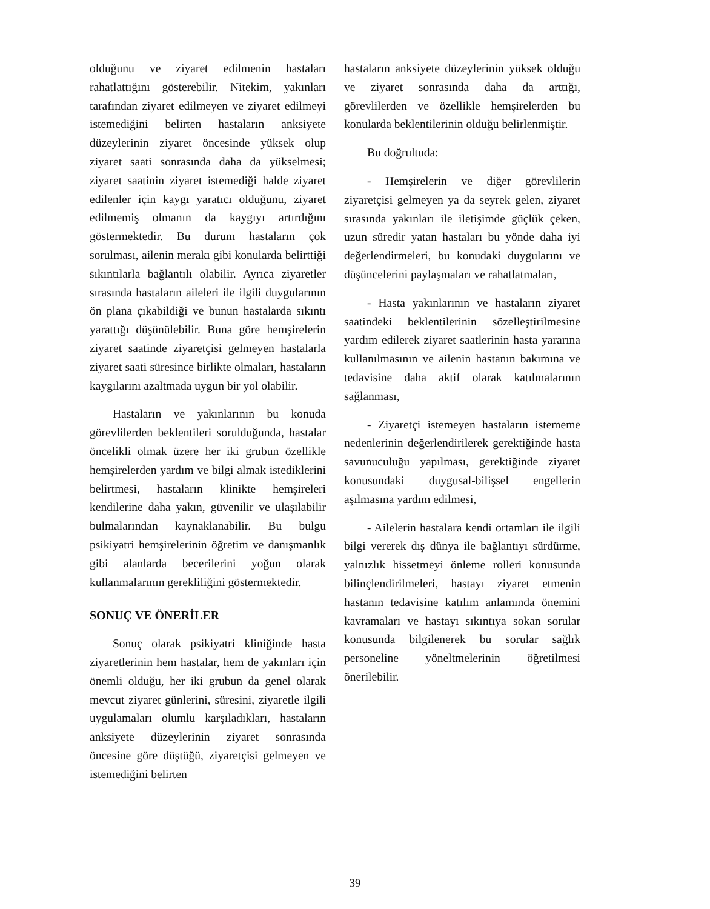olduğunu ve ziyaret edilmenin hastaları rahatlattığını gösterebilir. Nitekim, yakınları tarafından ziyaret edilmeyen ve ziyaret edilmeyi istemediğini belirten hastaların anksiyete düzeylerinin ziyaret öncesinde yüksek olup ziyaret saati sonrasında daha da yükselmesi; ziyaret saatinin ziyaret istemediği halde ziyaret edilenler için kaygı yaratıcı olduğunu, ziyaret edilmemiş olmanın da kaygıyı artırdığını göstermektedir. Bu durum hastaların çok sorulması, ailenin merakı gibi konularda belirttiği sıkıntılarla bağlantılı olabilir. Ayrıca ziyaretler sırasında hastaların aileleri ile ilgili duygularının ön plana çıkabildiği ve bunun hastalarda sıkıntı yarattığı düşünülebilir. Buna göre hemşirelerin ziyaret saatinde ziyaretçisi gelmeyen hastalarla ziyaret saati süresince birlikte olmaları, hastaların kaygılarını azaltmada uygun bir yol olabilir.
Hastaların ve yakınlarının bu konuda görevlilerden beklentileri sorulduğunda, hastalar öncelikli olmak üzere her iki grubun özellikle hemşirelerden yardım ve bilgi almak istediklerini belirtmesi, hastaların klinikte hemşireleri kendilerine daha yakın, güvenilir ve ulaşılabilir bulmalarından kaynaklanabilir. Bu bulgu psikiyatri hemşirelerinin öğretim ve danışmanlık gibi alanlarda becerilerini yoğun olarak kullanmalarının gerekliliğini göstermektedir.
SONUÇ VE ÖNERİLER
Sonuç olarak psikiyatri kliniğinde hasta ziyaretlerinin hem hastalar, hem de yakınları için önemli olduğu, her iki grubun da genel olarak mevcut ziyaret günlerini, süresini, ziyaretle ilgili uygulamaları olumlu karşıladıkları, hastaların anksiyete düzeylerinin ziyaret sonrasında öncesine göre düştüğü, ziyaretçisi gelmeyen ve istemediğini belirten
hastaların anksiyete düzeylerinin yüksek olduğu ve ziyaret sonrasında daha da arttığı, görevlilerden ve özellikle hemşirelerden bu konularda beklentilerinin olduğu belirlenmiştir.
Bu doğrultuda:
- Hemşirelerin ve diğer görevlilerin ziyaretçisi gelmeyen ya da seyrek gelen, ziyaret sırasında yakınları ile iletişimde güçlük çeken, uzun süredir yatan hastaları bu yönde daha iyi değerlendirmeleri, bu konudaki duygularını ve düşüncelerini paylaşmaları ve rahatlatmaları,
- Hasta yakınlarının ve hastaların ziyaret saatindeki beklentilerinin sözelleştirilmesine yardım edilerek ziyaret saatlerinin hasta yararına kullanılmasının ve ailenin hastanın bakımına ve tedavisine daha aktif olarak katılmalarının sağlanması,
- Ziyaretçi istemeyen hastaların istememe nedenlerinin değerlendirilerek gerektiğinde hasta savunuculuğu yapılması, gerektiğinde ziyaret konusundaki duygusal-bilişsel engellerin aşılmasına yardım edilmesi,
- Ailelerin hastalara kendi ortamları ile ilgili bilgi vererek dış dünya ile bağlantıyı sürdürme, yalnızlık hissetmeyi önleme rolleri konusunda bilinçlendirilmeleri, hastayı ziyaret etmenin hastanın tedavisine katılım anlamında önemini kavramaları ve hastayı sıkıntıya sokan sorular konusunda bilgilenerek bu sorular sağlık personeline yöneltmelerinin öğretilmesi önerilebilir.
39